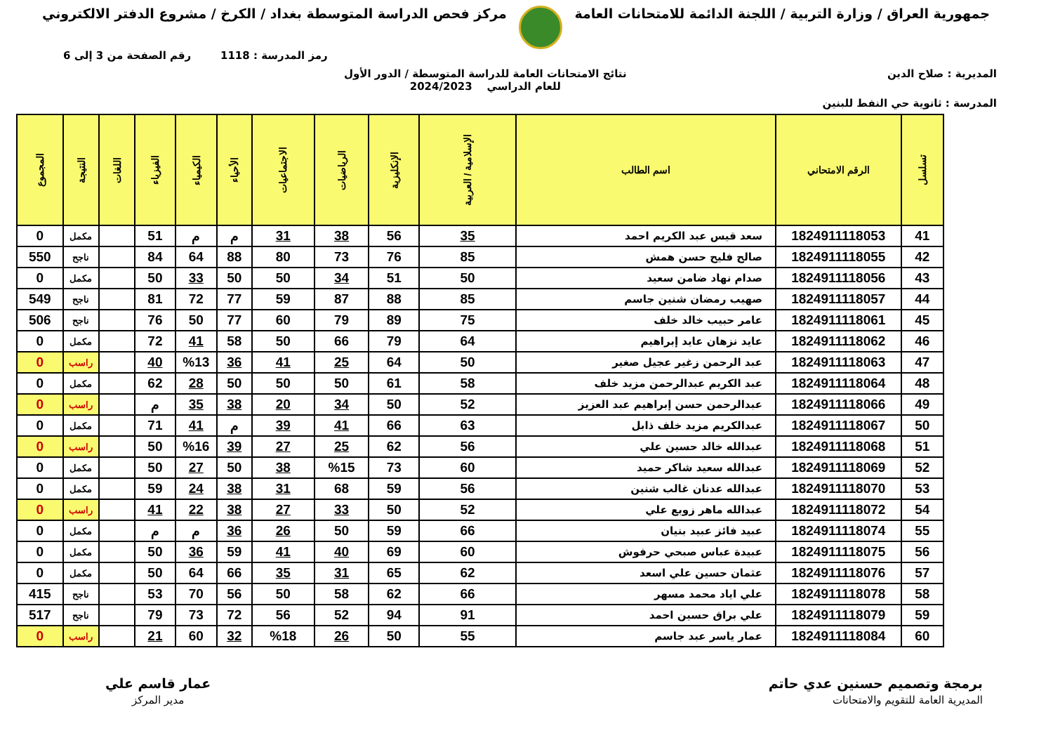جمهورية العراق / وزارة التربية / اللجنة الدائمة للامتحانات العامة
مركز فحص الدراسة المتوسطة بغداد / الكرخ / مشروع الدفتر الالكتروني
رمز المدرسة : 1118 رقم الصفحة من 3 إلى 6
المديرية : صلاح الدين نتائج الامتحانات العامة للدراسة المتوسطة / الدور الأول
للعام الدراسي 2024/2023
المدرسة : ثانوية حي النفط للبنين
| تسلسل | الرقم الامتحاني | اسم الطالب | الإسلامية / العربية | الإنكليزية | الرياضيات | الاجتماعيات | الأحياء | الكيمياء | الفيزياء | اللغات | النتيجة | المجموع |
| --- | --- | --- | --- | --- | --- | --- | --- | --- | --- | --- | --- | --- |
| 41 | 1824911118053 | سعد قيس عبد الكريم احمد | 35 | 56 | 38 | 31 | م | م | 51 | | مكمل | 0 |
| 42 | 1824911118055 | صالح فليح حسن همش | 85 | 76 | 73 | 80 | 88 | 64 | 84 | | ناجح | 550 |
| 43 | 1824911118056 | صدام نهاد ضامن سعيد | 50 | 51 | 34 | 50 | 50 | 33 | 50 | | مكمل | 0 |
| 44 | 1824911118057 | صهيب رمضان شنين جاسم | 85 | 88 | 87 | 59 | 77 | 72 | 81 | | ناجح | 549 |
| 45 | 1824911118061 | عامر حبيب خالد خلف | 75 | 89 | 79 | 60 | 77 | 50 | 76 | | ناجح | 506 |
| 46 | 1824911118062 | عايد نزهان عايد إبراهيم | 64 | 79 | 66 | 50 | 58 | 41 | 72 | | مكمل | 0 |
| 47 | 1824911118063 | عبد الرحمن زغير عجيل صغير | 50 | 64 | 25 | 41 | 36 | %13 | 40 | | راسب | 0 |
| 48 | 1824911118064 | عبد الكريم عبدالرحمن مزيد خلف | 58 | 61 | 50 | 50 | 50 | 28 | 62 | | مكمل | 0 |
| 49 | 1824911118066 | عبدالرحمن حسن إبراهيم عبد العزيز | 52 | 50 | 34 | 20 | 38 | 35 | م | | راسب | 0 |
| 50 | 1824911118067 | عبدالكريم مزيد خلف ذابل | 63 | 66 | 41 | 39 | م | 41 | 71 | | مكمل | 0 |
| 51 | 1824911118068 | عبدالله خالد حسين علي | 56 | 62 | 25 | 27 | 39 | %16 | 50 | | راسب | 0 |
| 52 | 1824911118069 | عبدالله سعيد شاكر حميد | 60 | 73 | %15 | 38 | 50 | 27 | 50 | | مكمل | 0 |
| 53 | 1824911118070 | عبدالله عدنان غالب شنين | 56 | 59 | 68 | 31 | 38 | 24 | 59 | | مكمل | 0 |
| 54 | 1824911118072 | عبدالله ماهر زوبع علي | 52 | 50 | 33 | 27 | 38 | 22 | 41 | | راسب | 0 |
| 55 | 1824911118074 | عبيد فائز عبيد بنيان | 66 | 59 | 50 | 26 | 36 | م | م | | مكمل | 0 |
| 56 | 1824911118075 | عبيدة عباس صبحي حرفوش | 60 | 69 | 40 | 41 | 59 | 36 | 50 | | مكمل | 0 |
| 57 | 1824911118076 | عثمان حسين علي اسعد | 62 | 65 | 31 | 35 | 66 | 64 | 50 | | مكمل | 0 |
| 58 | 1824911118078 | علي اياد محمد مسهر | 66 | 62 | 58 | 50 | 56 | 70 | 53 | | ناجح | 415 |
| 59 | 1824911118079 | علي براق حسين احمد | 91 | 94 | 52 | 56 | 72 | 73 | 79 | | ناجح | 517 |
| 60 | 1824911118084 | عمار ياسر عبد جاسم | 55 | 50 | 26 | %18 | 32 | 60 | 21 | | راسب | 0 |
برمجة وتصميم حسنين عدي حاتم
المديرية العامة للتقويم والامتحانات
عمار قاسم علي
مدير المركز